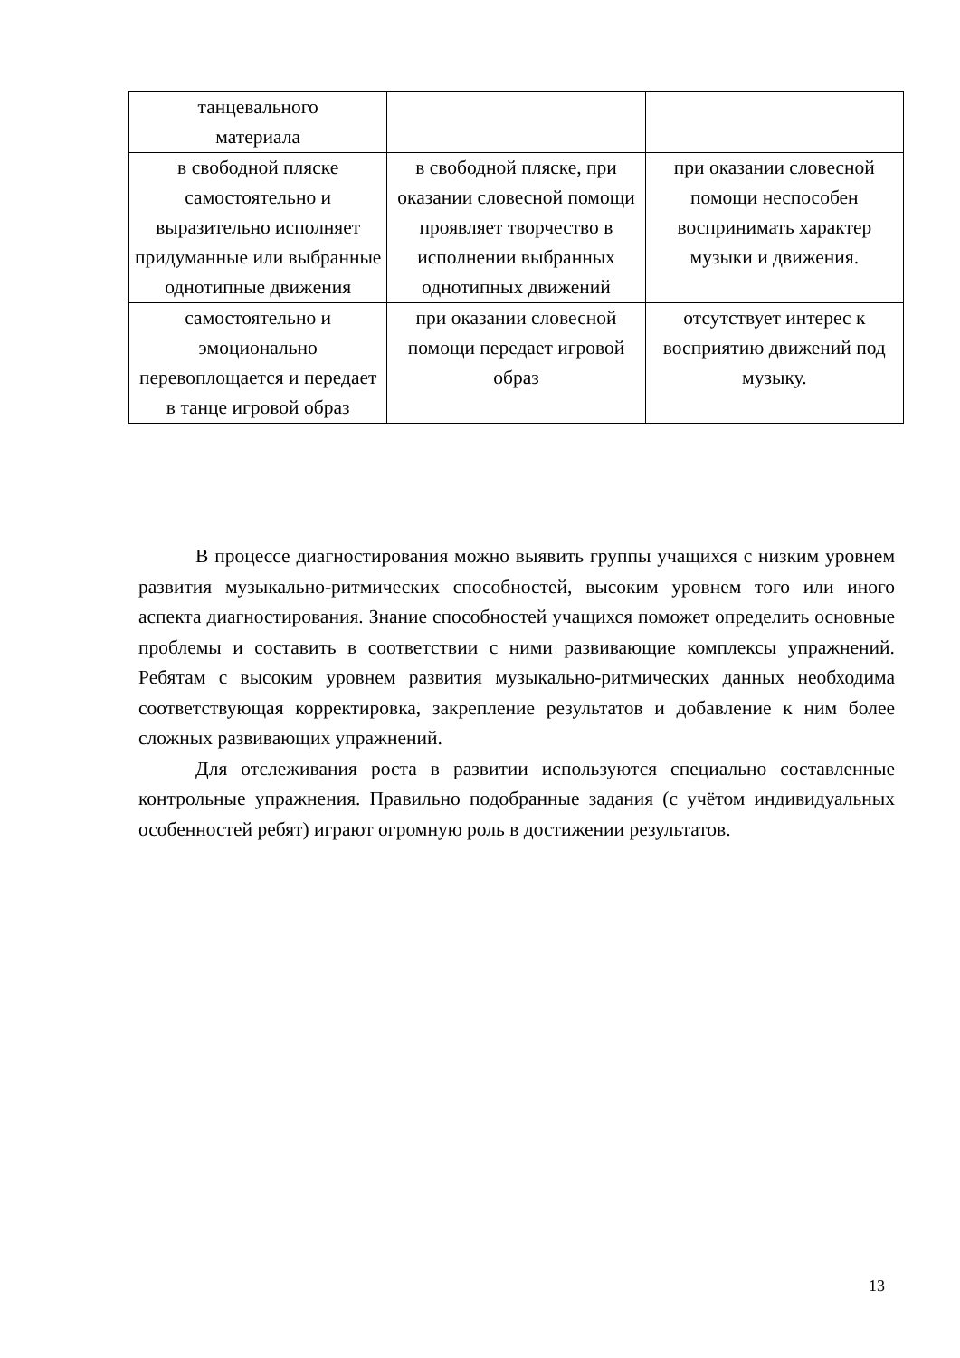| танцевального материала | | |
| в свободной пляске самостоятельно и выразительно исполняет придуманные или выбранные однотипные движения | в свободной пляске, при оказании словесной помощи проявляет творчество в исполнении выбранных однотипных движений | при оказании словесной помощи неспособен воспринимать характер музыки и движения. |
| самостоятельно и эмоционально перевоплощается и передает в танце игровой образ | при оказании словесной помощи передает игровой образ | отсутствует интерес к восприятию движений под музыку. |
В процессе диагностирования можно выявить группы учащихся с низким уровнем развития музыкально-ритмических способностей, высоким уровнем того или иного аспекта диагностирования. Знание способностей учащихся поможет определить основные проблемы и составить в соответствии с ними развивающие комплексы упражнений. Ребятам с высоким уровнем развития музыкально-ритмических данных необходима соответствующая корректировка, закрепление результатов и добавление к ним более сложных развивающих упражнений.
Для отслеживания роста в развитии используются специально составленные контрольные упражнения. Правильно подобранные задания (с учётом индивидуальных особенностей ребят) играют огромную роль в достижении результатов.
13